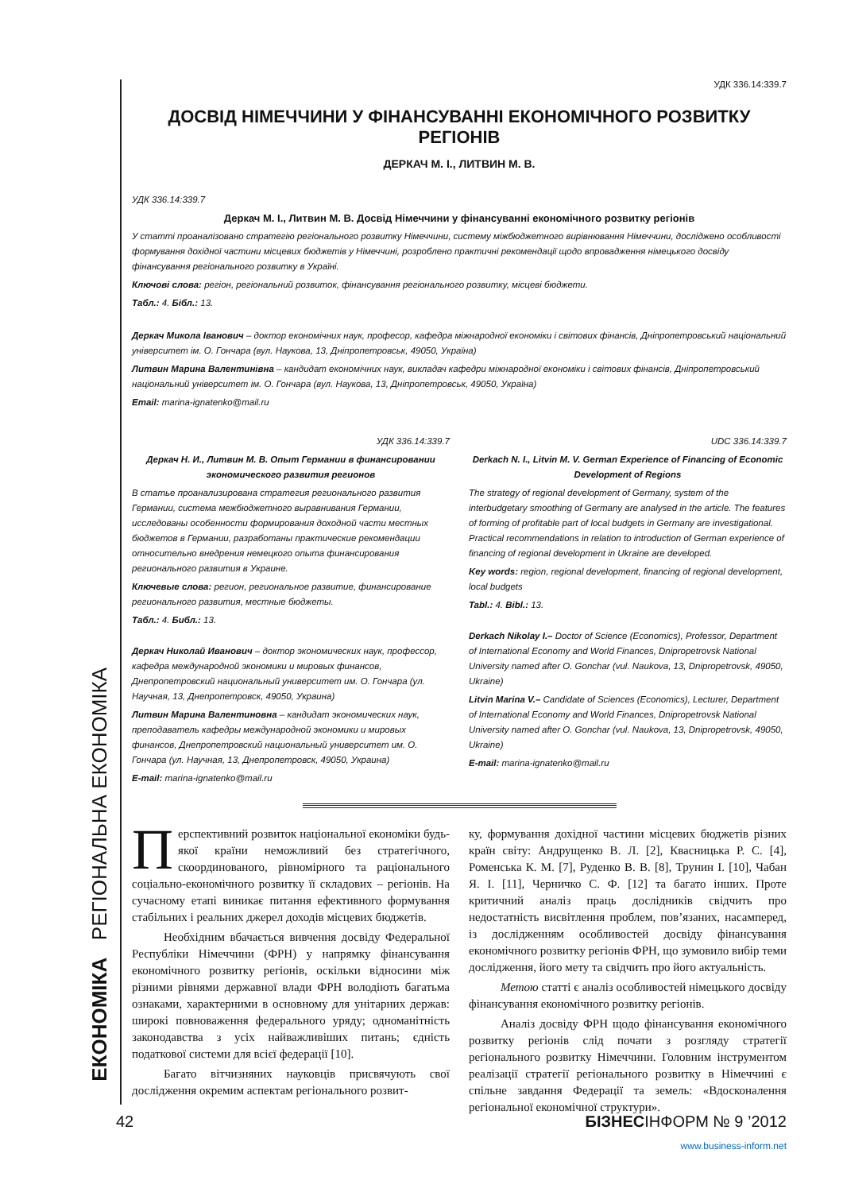ЕКОНОМІКА РЕГІОНАЛЬНА ЕКОНОМІКА
УДК 336.14:339.7
ДОСВІД НІМЕЧЧИНИ У ФІНАНСУВАННІ ЕКОНОМІЧНОГО РОЗВИТКУ РЕГІОНІВ
ДЕРКАЧ М. І., ЛИТВИН М. В.
УДК 336.14:339.7
Деркач М. І., Литвин М. В. Досвід Німеччини у фінансуванні економічного розвитку регіонів
У статті проаналізовано стратегію регіонального розвитку Німеччини, систему міжбюджетного вирівнювання Німеччини, досліджено особливості формування дохідної частини місцевих бюджетів у Німеччині, розроблено практичні рекомендації щодо впровадження німецького досвіду фінансування регіонального розвитку в Україні.
Ключові слова: регіон, регіональний розвиток, фінансування регіонального розвитку, місцеві бюджети.
Табл.: 4. Бібл.: 13.
Деркач Микола Іванович – доктор економічних наук, професор, кафедра міжнародної економіки і світових фінансів, Дніпропетровський національний університет ім. О. Гончара (вул. Наукова, 13, Дніпропетровськ, 49050, Україна)
Литвин Марина Валентинівна – кандидат економічних наук, викладач кафедри міжнародної економіки і світових фінансів, Дніпропетровський національний університет ім. О. Гончара (вул. Наукова, 13, Дніпропетровськ, 49050, Україна)
Email: marina-ignatenko@mail.ru
УДК 336.14:339.7
Деркач Н. И., Литвин М. В. Опыт Германии в финансировании экономического развития регионов
В статье проанализирована стратегия регионального развития Германии, система межбюджетного выравнивания Германии, исследованы особенности формирования доходной части местных бюджетов в Германии, разработаны практические рекомендации относительно внедрения немецкого опыта финансирования регионального развития в Украине.
Ключевые слова: регион, региональное развитие, финансирование регионального развития, местные бюджеты.
Табл.: 4. Библ.: 13.
Деркач Николай Иванович – доктор экономических наук, профессор, кафедра международной экономики и мировых финансов, Днепропетровский национальный университет им. О. Гончара (ул. Научная, 13, Днепропетровск, 49050, Украина)
Литвин Марина Валентиновна – кандидат экономических наук, преподаватель кафедры международной экономики и мировых финансов, Днепропетровский национальный университет им. О. Гончара (ул. Научная, 13, Днепропетровск, 49050, Украина)
E-mail: marina-ignatenko@mail.ru
UDC 336.14:339.7
Derkach N. I., Litvin M. V. German Experience of Financing of Economic Development of Regions
The strategy of regional development of Germany, system of the interbudgetary smoothing of Germany are analysed in the article. The features of forming of profitable part of local budgets in Germany are investigational. Practical recommendations in relation to introduction of German experience of financing of regional development in Ukraine are developed.
Key words: region, regional development, financing of regional development, local budgets
Tabl.: 4. Bibl.: 13.
Derkach Nikolay I.– Doctor of Science (Economics), Professor, Department of International Economy and World Finances, Dnipropetrovsk National University named after O. Gonchar (vul. Naukova, 13, Dnipropetrovsk, 49050, Ukraine)
Litvin Marina V.– Candidate of Sciences (Economics), Lecturer, Department of International Economy and World Finances, Dnipropetrovsk National University named after O. Gonchar (vul. Naukova, 13, Dnipropetrovsk, 49050, Ukraine)
E-mail: marina-ignatenko@mail.ru
Перспективний розвиток національної економіки будь-якої країни неможливий без стратегічного, скоординованого, рівномірного та раціонального соціально-економічного розвитку її складових – регіонів. На сучасному етапі виникає питання ефективного формування стабільних і реальних джерел доходів місцевих бюджетів.
Необхідним вбачається вивчення досвіду Федеральної Республіки Німеччини (ФРН) у напрямку фінансування економічного розвитку регіонів, оскільки відносини між різними рівнями державної влади ФРН володіють багатьма ознаками, характерними в основному для унітарних держав: широкі повноваження федерального уряду; одноманітність законодавства з усіх найважливіших питань; єдність податкової системи для всієї федерації [10].
Багато вітчизняних науковців присвячують свої дослідження окремим аспектам регіонального розвит-
ку, формування дохідної частини місцевих бюджетів різних країн світу: Андрущенко В. Л. [2], Квасницька Р. С. [4], Роменська К. М. [7], Руденко В. В. [8], Трунин І. [10], Чабан Я. І. [11], Черничко С. Ф. [12] та багато інших. Проте критичний аналіз праць дослідників свідчить про недостатність висвітлення проблем, пов’язаних, насамперед, із дослідженням особливостей досвіду фінансування економічного розвитку регіонів ФРН, що зумовило вибір теми дослідження, його мету та свідчить про його актуальність.
Метою статті є аналіз особливостей німецького досвіду фінансування економічного розвитку регіонів.
Аналіз досвіду ФРН щодо фінансування економічного розвитку регіонів слід почати з розгляду стратегії регіонального розвитку Німеччини. Головним інструментом реалізації стратегії регіонального розвитку в Німеччині є спільне завдання Федерації та земель: «Вдосконалення регіональної економічної структури».
42 БІЗНЕСІНФОРМ № 9 ’2012
www.business-inform.net